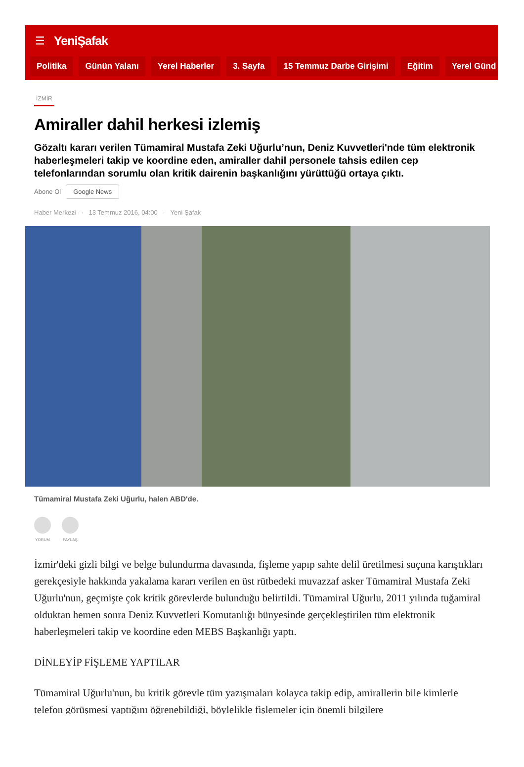☰ YeniŞafak
Politika Günün Yalanı Yerel Haberler 3. Sayfa 15 Temmuz Darbe Girişimi Eğitim Yerel Günd
İZMİR
Amiraller dahil herkesi izlemiş
Gözaltı kararı verilen Tümamiral Mustafa Zeki Uğurlu’nun, Deniz Kuvvetleri'nde tüm elektronik haberleşmeleri takip ve koordine eden, amiraller dahil personele tahsis edilen cep telefonlarından sorumlu olan kritik dairenin başkanlığını yürüttüğü ortaya çıktı.
Abone Ol Google News
Haber Merkezi · 13 Temmuz 2016, 04:00 · Yeni Şafak
Tümamiral Mustafa Zeki Uğurlu, halen ABD'de.
YORUM PAYLAŞ
İzmir'deki gizli bilgi ve belge bulundurma davasında, fişleme yapıp sahte delil üretilmesi suçuna karıştıkları gerekçesiyle hakkında yakalama kararı verilen en üst rütbedeki muvazzaf asker Tümamiral Mustafa Zeki Uğurlu'nun, geçmişte çok kritik görevlerde bulunduğu belirtildi. Tümamiral Uğurlu, 2011 yılında tuğamiral olduktan hemen sonra Deniz Kuvvetleri Komutanlığı bünyesinde gerçekleştirilen tüm elektronik haberleşmeleri takip ve koordine eden MEBS Başkanlığı yaptı.
DİNLEYİP FİŞLEME YAPTILAR
Tümamiral Uğurlu'nun, bu kritik görevle tüm yazışmaları kolayca takip edip, amirallerin bile kimlerle telefon görüşmesi yaptığını öğrenebildiği, böylelikle fişlemeler için önemli bilgilere